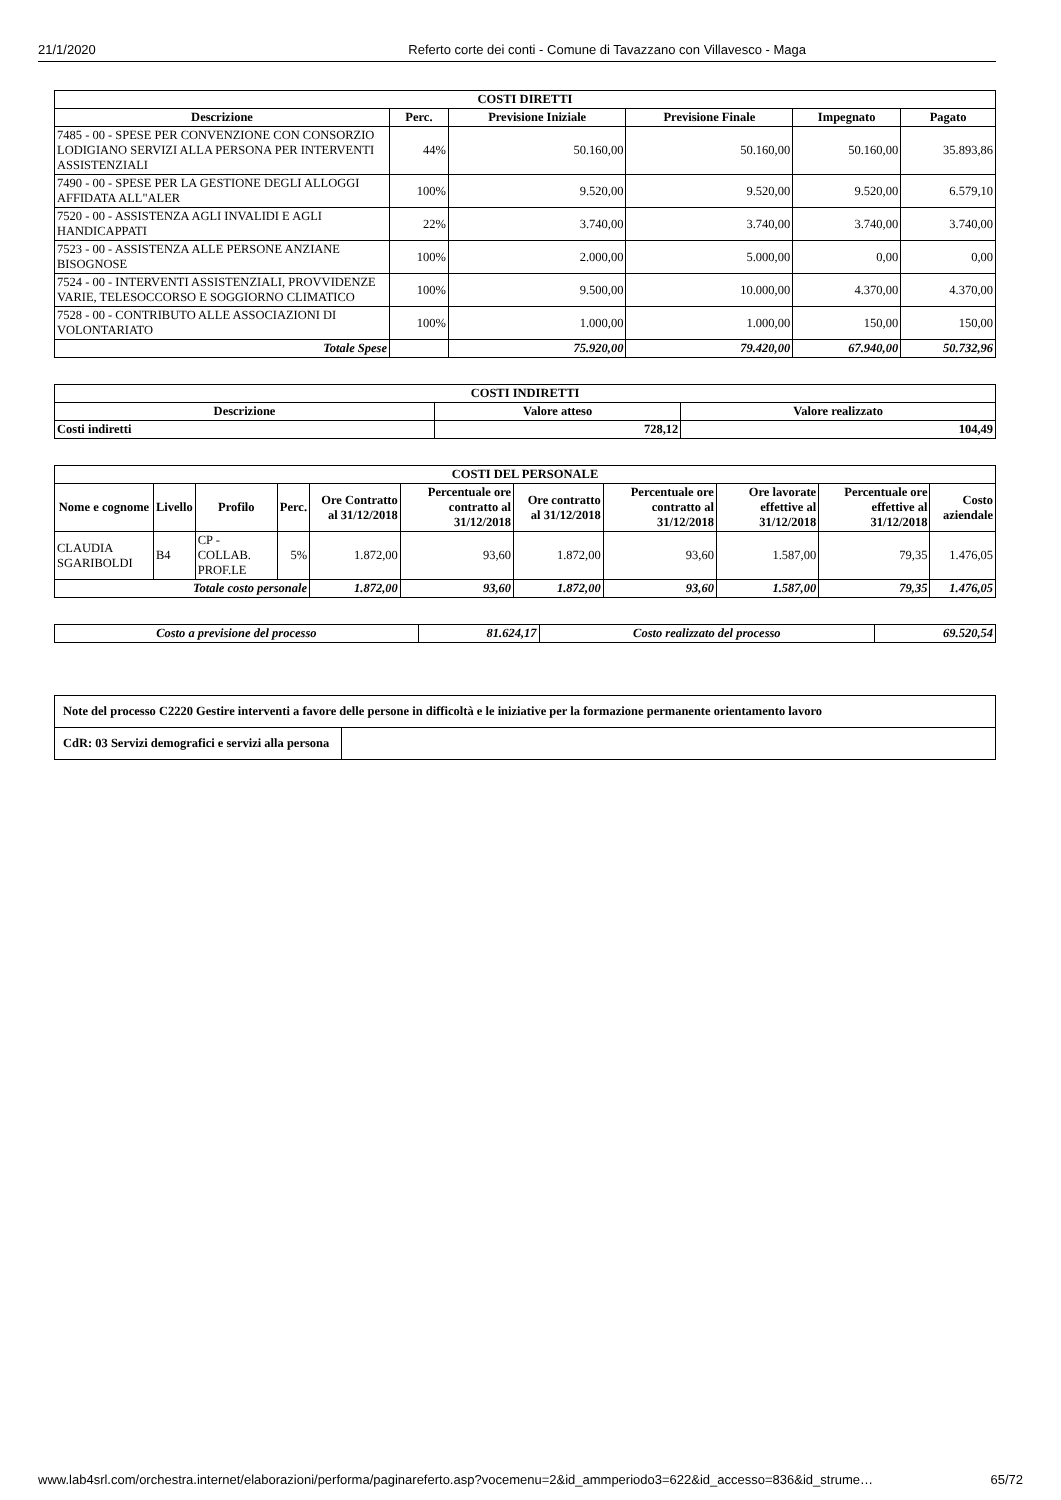21/1/2020 Referto corte dei conti - Comune di Tavazzano con Villavesco - Maga
| COSTI DIRETTI | | | | | |
| --- | --- | --- | --- | --- | --- |
| Descrizione | Perc. | Previsione Iniziale | Previsione Finale | Impegnato | Pagato |
| 7485 - 00 - SPESE PER CONVENZIONE CON CONSORZIO LODIGIANO SERVIZI ALLA PERSONA PER INTERVENTI ASSISTENZIALI | 44% | 50.160,00 | 50.160,00 | 50.160,00 | 35.893,86 |
| 7490 - 00 - SPESE PER LA GESTIONE DEGLI ALLOGGI AFFIDATA ALL"ALER | 100% | 9.520,00 | 9.520,00 | 9.520,00 | 6.579,10 |
| 7520 - 00 - ASSISTENZA AGLI INVALIDI E AGLI HANDICAPPATI | 22% | 3.740,00 | 3.740,00 | 3.740,00 | 3.740,00 |
| 7523 - 00 - ASSISTENZA ALLE PERSONE ANZIANE BISOGNOSE | 100% | 2.000,00 | 5.000,00 | 0,00 | 0,00 |
| 7524 - 00 - INTERVENTI ASSISTENZIALI, PROVVIDENZE VARIE, TELESOCCORSO E SOGGIORNO CLIMATICO | 100% | 9.500,00 | 10.000,00 | 4.370,00 | 4.370,00 |
| 7528 - 00 - CONTRIBUTO ALLE ASSOCIAZIONI DI VOLONTARIATO | 100% | 1.000,00 | 1.000,00 | 150,00 | 150,00 |
| Totale Spese | | 75.920,00 | 79.420,00 | 67.940,00 | 50.732,96 |
| COSTI INDIRETTI | | |
| --- | --- | --- |
| Descrizione | Valore atteso | Valore realizzato |
| Costi indiretti | 728,12 | 104,49 |
| COSTI DEL PERSONALE | | | | | | | | | | |
| --- | --- | --- | --- | --- | --- | --- | --- | --- | --- | --- |
| Nome e cognome | Livello | Profilo | Perc. | Ore Contratto al 31/12/2018 | Percentuale ore contratto al 31/12/2018 | Ore contratto al 31/12/2018 | Percentuale ore contratto al 31/12/2018 | Ore lavorate effettive al 31/12/2018 | Percentuale ore effettive al 31/12/2018 | Costo aziendale |
| CLAUDIA SGARIBOLDI | B4 | CP - COLLAB. PROF.LE | 5% | 1.872,00 | 93,60 | 1.872,00 | 93,60 | 1.587,00 | 79,35 | 1.476,05 |
| Totale costo personale | | | | 1.872,00 | 93,60 | 1.872,00 | 93,60 | 1.587,00 | 79,35 | 1.476,05 |
| Costo a previsione del processo | 81.624,17 | Costo realizzato del processo | 69.520,54 |
| Note del processo C2220 Gestire interventi a favore delle persone in difficoltà e le iniziative per la formazione permanente orientamento lavoro | |
| CdR: 03 Servizi demografici e servizi alla persona | |
www.lab4srl.com/orchestra.internet/elaborazioni/performa/paginareferto.asp?vocemenu=2&id_ammperiodo3=622&id_accesso=836&id_strume… 65/72